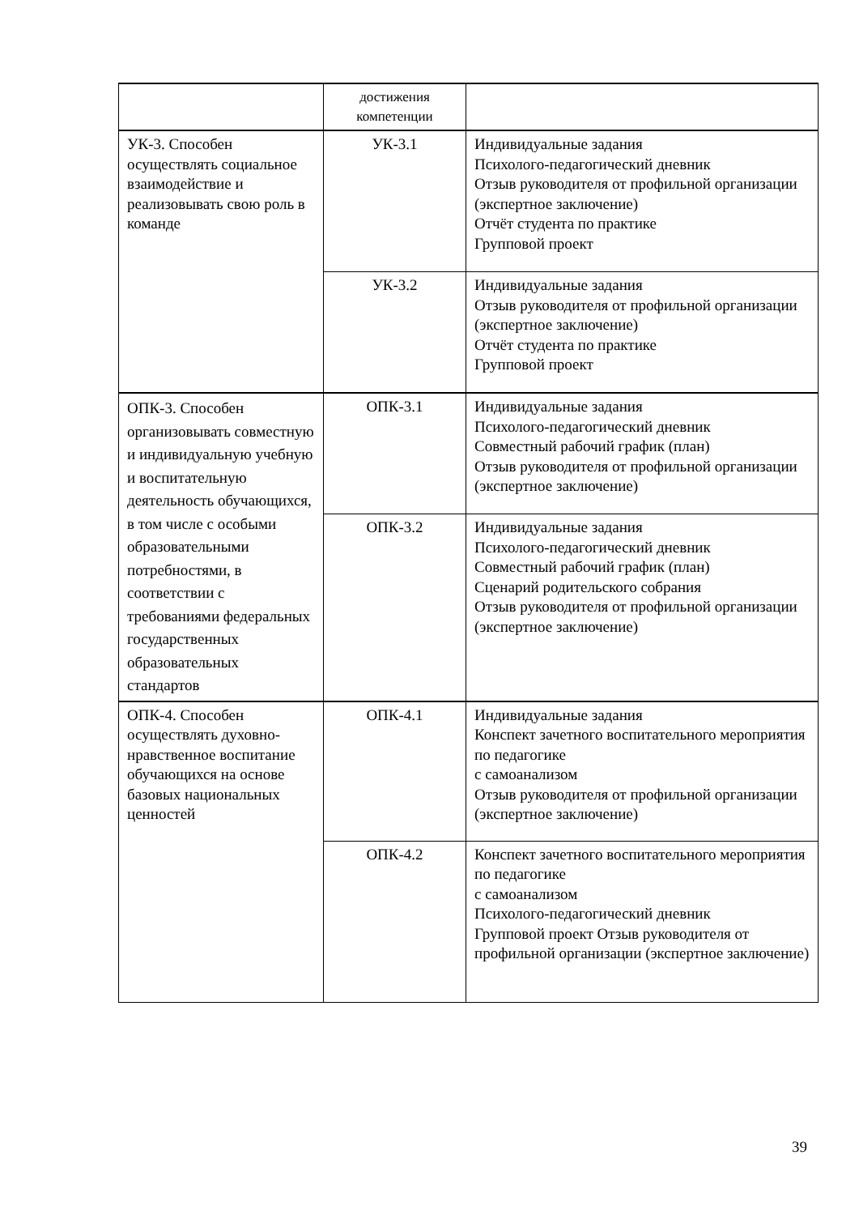| | достижения компетенции | |
| УК-3. Способен осуществлять социальное взаимодействие и реализовывать свою роль в команде | УК-3.1 | Индивидуальные задания Психолого-педагогический дневник Отзыв руководителя от профильной организации (экспертное заключение) Отчёт студента по практике Групповой проект |
| | УК-3.2 | Индивидуальные задания Отзыв руководителя от профильной организации (экспертное заключение) Отчёт студента по практике Групповой проект |
| ОПК-3. Способен организовывать совместную и индивидуальную учебную и воспитательную деятельность обучающихся, в том числе с особыми образовательными потребностями, в соответствии с требованиями федеральных государственных образовательных стандартов | ОПК-3.1 | Индивидуальные задания Психолого-педагогический дневник Совместный рабочий график (план) Отзыв руководителя от профильной организации (экспертное заключение) |
| | ОПК-3.2 | Индивидуальные задания Психолого-педагогический дневник Совместный рабочий график (план) Сценарий родительского собрания Отзыв руководителя от профильной организации (экспертное заключение) |
| ОПК-4. Способен осуществлять духовно-нравственное воспитание обучающихся на основе базовых национальных ценностей | ОПК-4.1 | Индивидуальные задания Конспект зачетного воспитательного мероприятия по педагогике с самоанализом Отзыв руководителя от профильной организации (экспертное заключение) |
| | ОПК-4.2 | Конспект зачетного воспитательного мероприятия по педагогике с самоанализом Психолого-педагогический дневник Групповой проект Отзыв руководителя от профильной организации (экспертное заключение) |
39